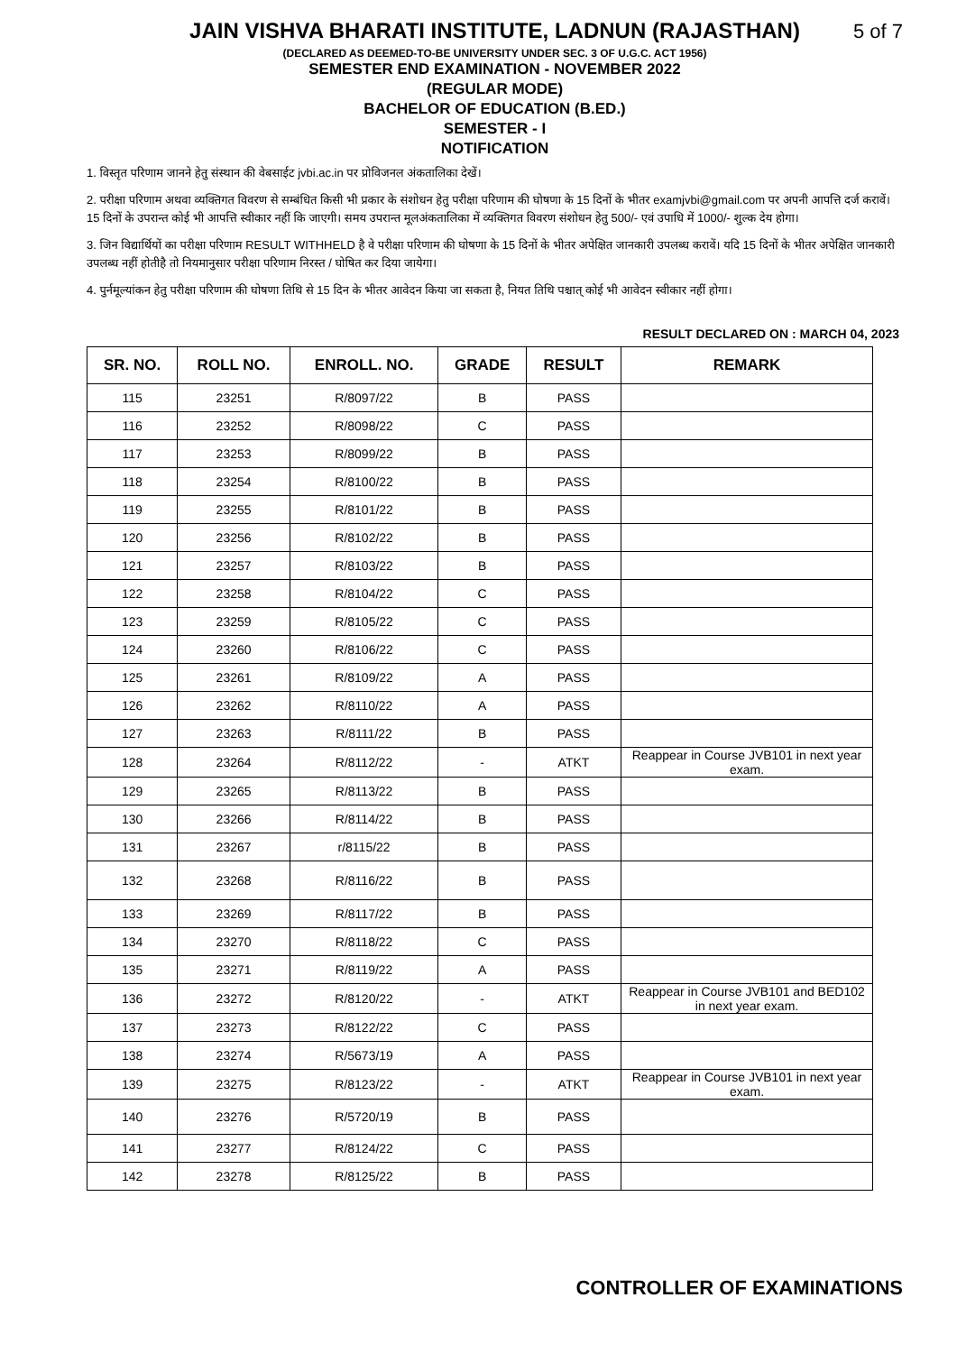JAIN VISHVA BHARATI INSTITUTE, LADNUN (RAJASTHAN)
5 of 7
(DECLARED AS DEEMED-TO-BE UNIVERSITY UNDER SEC. 3 OF U.G.C. ACT 1956)
SEMESTER END EXAMINATION - NOVEMBER 2022
(REGULAR MODE)
BACHELOR OF EDUCATION (B.ED.)
SEMESTER - I
NOTIFICATION
1. विस्तृत परिणाम जानने हेतु संस्थान की वेबसाईट jvbi.ac.in पर प्रोविजनल अंकतालिका देखें।
2. परीक्षा परिणाम अथवा व्यक्तिगत विवरण से सम्बंधित किसी भी प्रकार के संशोधन हेतु परीक्षा परिणाम की घोषणा के 15 दिनों के भीतर examjvbi@gmail.com पर अपनी आपत्ति दर्ज करावें। 15 दिनों के उपरान्त कोई भी आपत्ति स्वीकार नहीं कि जाएगी। समय उपरान्त मूलअंकतालिका में व्यक्तिगत विवरण संशोधन हेतु 500/- एवं उपाधि में 1000/- शुल्क देय होगा।
3. जिन विद्यार्थियों का परीक्षा परिणाम RESULT WITHHELD है वे परीक्षा परिणाम की घोषणा के 15 दिनों के भीतर अपेक्षित जानकारी उपलब्ध करावें। यदि 15 दिनों के भीतर अपेक्षित जानकारी उपलब्ध नहीं होतीहै तो नियमानुसार परीक्षा परिणाम निरस्त / घोषित कर दिया जायेगा।
4. पुर्नमूल्यांकन हेतु परीक्षा परिणाम की घोषणा तिथि से 15 दिन के भीतर आवेदन किया जा सकता है, नियत तिथि पश्चात् कोई भी आवेदन स्वीकार नहीं होगा।
RESULT DECLARED ON : MARCH 04, 2023
| SR. NO. | ROLL NO. | ENROLL. NO. | GRADE | RESULT | REMARK |
| --- | --- | --- | --- | --- | --- |
| 115 | 23251 | R/8097/22 | B | PASS | |
| 116 | 23252 | R/8098/22 | C | PASS | |
| 117 | 23253 | R/8099/22 | B | PASS | |
| 118 | 23254 | R/8100/22 | B | PASS | |
| 119 | 23255 | R/8101/22 | B | PASS | |
| 120 | 23256 | R/8102/22 | B | PASS | |
| 121 | 23257 | R/8103/22 | B | PASS | |
| 122 | 23258 | R/8104/22 | C | PASS | |
| 123 | 23259 | R/8105/22 | C | PASS | |
| 124 | 23260 | R/8106/22 | C | PASS | |
| 125 | 23261 | R/8109/22 | A | PASS | |
| 126 | 23262 | R/8110/22 | A | PASS | |
| 127 | 23263 | R/8111/22 | B | PASS | |
| 128 | 23264 | R/8112/22 | - | ATKT | Reappear in Course JVB101 in next year exam. |
| 129 | 23265 | R/8113/22 | B | PASS | |
| 130 | 23266 | R/8114/22 | B | PASS | |
| 131 | 23267 | r/8115/22 | B | PASS | |
| 132 | 23268 | R/8116/22 | B | PASS | |
| 133 | 23269 | R/8117/22 | B | PASS | |
| 134 | 23270 | R/8118/22 | C | PASS | |
| 135 | 23271 | R/8119/22 | A | PASS | |
| 136 | 23272 | R/8120/22 | - | ATKT | Reappear in Course JVB101 and BED102 in next year exam. |
| 137 | 23273 | R/8122/22 | C | PASS | |
| 138 | 23274 | R/5673/19 | A | PASS | |
| 139 | 23275 | R/8123/22 | - | ATKT | Reappear in Course JVB101 in next year exam. |
| 140 | 23276 | R/5720/19 | B | PASS | |
| 141 | 23277 | R/8124/22 | C | PASS | |
| 142 | 23278 | R/8125/22 | B | PASS | |
CONTROLLER OF EXAMINATIONS